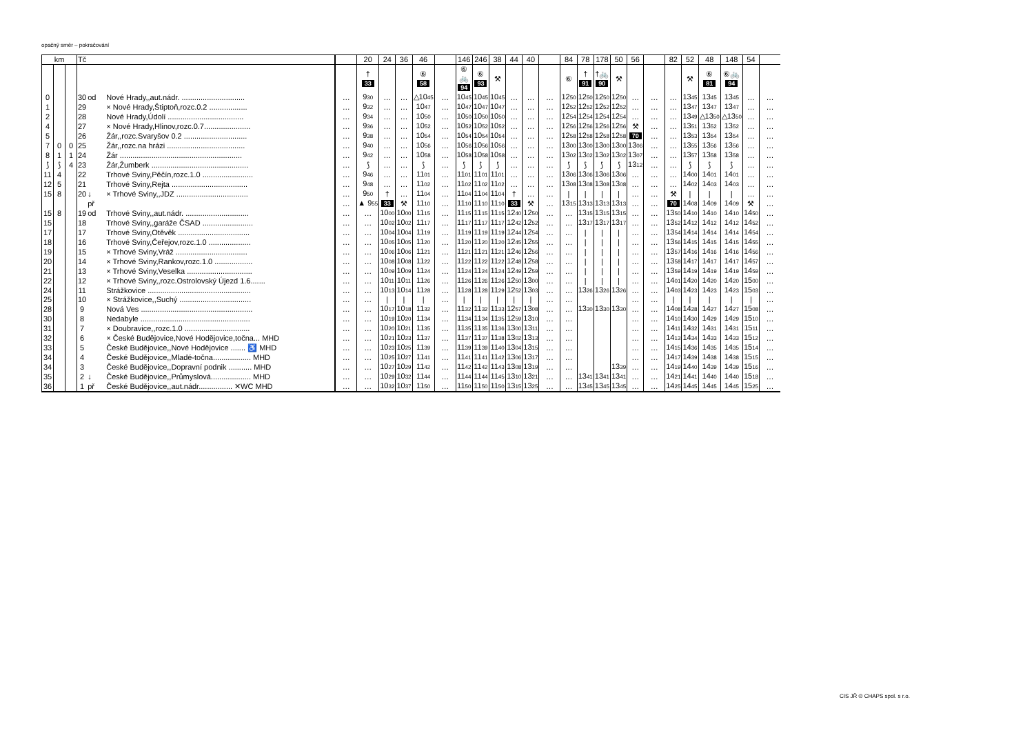opačný směr – pokračování
| km | | | Tč | | | | 20 | 24 | 36 | 46 | | 146 | 246 | 38 | 44 | 40 | | 84 | 78 | 178 | 50 | 56 | | 82 | 52 | 48 | 148 | 54 | |
| --- | --- | --- | --- | --- | --- | --- | --- | --- | --- | --- | --- | --- | --- | --- | --- | --- | --- | --- | --- | --- | --- | --- | --- | --- | --- | --- | --- | --- | --- |
| | | | | | | | † 33 | | | ⑥ 58 | | ⑥ 🚲 94 | ⑥ 93 | ⚒ | | | | ⑥ | † 91 | †🚲 90 | ⚒ | | | | ⚒ | ⑥ 81 | ⑥🚲 94 | | |
| 0 | | | 30 | od | Nové Hrady,,aut.nádr. .............................. | … | 9 30 | … | … | △10 45 | … | 10 45 | 10 45 | 10 45 | … | … | … | 12 50 | 12 50 | 12 50 | 12 50 | … | … | … | 13 45 | 13 45 | 13 45 | … | … |
| 1 | | | 29 | | × Nové Hrady,Štiptoň,rozc.0.2 .................. | … | 9 32 | … | … | 10 47 | … | 10 47 | 10 47 | 10 47 | … | … | … | 12 52 | 12 52 | 12 52 | 12 52 | … | … | … | 13 47 | 13 47 | 13 47 | … | … |
| 2 | | | 28 | | Nové Hrady,Údolí .................................... | … | 9 34 | … | … | 10 50 | … | 10 50 | 10 50 | 10 50 | … | … | … | 12 54 | 12 54 | 12 54 | 12 54 | … | … | … | 13 49 | △13 50 | △13 50 | … | … |
| 4 | | | 27 | | × Nové Hrady,Hlinov,rozc.0.7...................... | … | 9 36 | … | … | 10 52 | … | 10 52 | 10 52 | 10 52 | … | … | … | 12 56 | 12 56 | 12 56 | 12 56 | ⚒ | … | … | 13 51 | 13 52 | 13 52 | … | … |
| 5 | | | 26 | | Žár,,rozc.Svaryšov 0.2 .............................. | … | 9 38 | … | … | 10 54 | … | 10 54 | 10 54 | 10 54 | … | … | … | 12 58 | 12 58 | 12 58 | 12 58 | 70 | … | … | 13 53 | 13 54 | 13 54 | … | … |
| 7 | 0 | 0 | 25 | | Žár,,rozc.na hrázi ..................................... | … | 9 40 | … | … | 10 56 | … | 10 56 | 10 56 | 10 56 | … | … | … | 13 00 | 13 00 | 13 00 | 13 00 | 13 06 | … | … | 13 55 | 13 56 | 13 56 | … | … |
| 8 | 1 | 1 | 24 | | Žár .......................................................... | … | 9 42 | … | … | 10 58 | … | 10 58 | 10 58 | 10 58 | … | … | … | 13 02 | 13 02 | 13 02 | 13 02 | 13 07 | … | … | 13 57 | 13 58 | 13 58 | … | … |
| ⟆ | ⟆ | 4 | 23 | | Žár,Žumberk .............................................. | … | ⟆ | … | … | ⟆ | … | ⟆ | ⟆ | ⟆ | … | … | … | ⟆ | ⟆ | ⟆ | ⟆ | 13 12 | … | … | ⟆ | ⟆ | ⟆ | … | … |
| 11 | 4 | | 22 | | Trhové Sviny,Pěčín,rozc.1.0 ........................ | … | 9 46 | … | … | 11 01 | … | 11 01 | 11 01 | 11 01 | … | … | … | 13 06 | 13 06 | 13 06 | 13 06 | … | … | … | 14 00 | 14 01 | 14 01 | … | … |
| 12 | 5 | | 21 | | Trhové Sviny,Rejta .................................... | … | 9 48 | … | … | 11 02 | … | 11 02 | 11 02 | 11 02 | … | … | … | 13 08 | 13 08 | 13 08 | 13 08 | … | … | … | 14 02 | 14 03 | 14 03 | … | … |
| 15 | 8 | | 20 | ↓ | × Trhové Sviny,,JDZ .................................. | … | 9 50 | † | … | 11 04 | … | 11 04 | 11 04 | 11 04 | † | … | … | / | / | / | / | … | … | ⚒ | / | / | / | … | … |
| | | | | př | | … | ▲ 9 55 | 33 | ⚒ | 11 10 | … | 11 10 | 11 10 | 11 10 | 33 | ⚒ | … | 13 15 | 13 13 | 13 13 | 13 13 | … | … | 70 | 14 08 | 14 09 | 14 09 | ⚒ | … |
| 15 | 8 | | 19 | od | Trhové Sviny,,aut.nádr. .............................. | … | … | 10 00 | 10 00 | 11 15 | … | 11 15 | 11 15 | 11 15 | 12 40 | 12 50 | … | … | 13 15 | 13 15 | 13 15 | … | … | 13 50 | 14 10 | 14 10 | 14 10 | 14 50 | … |
| 15 | | | 18 | | Trhové Sviny,,garáže ČSAD ........................ | … | … | 10 02 | 10 02 | 11 17 | … | 11 17 | 11 17 | 11 17 | 12 42 | 12 52 | … | … | 13 17 | 13 17 | 13 17 | … | … | 13 52 | 14 12 | 14 12 | 14 12 | 14 52 | … |
| 17 | | | 17 | | Trhové Sviny,Otěvěk .................................. | … | … | 10 04 | 10 04 | 11 19 | … | 11 19 | 11 19 | 11 19 | 12 44 | 12 54 | … | … | / | / | / | … | … | 13 54 | 14 14 | 14 14 | 14 14 | 14 54 | … |
| 18 | | | 16 | | Trhové Sviny,Čeřejov,rozc.1.0 .................... | … | … | 10 05 | 10 05 | 11 20 | … | 11 20 | 11 20 | 11 20 | 12 45 | 12 55 | … | … | / | / | / | … | … | 13 56 | 14 15 | 14 15 | 14 15 | 14 55 | … |
| 19 | | | 15 | | × Trhové Sviny,Vráž .................................. | … | … | 10 06 | 10 06 | 11 21 | … | 11 21 | 11 21 | 11 21 | 12 46 | 12 56 | … | … | / | / | / | … | … | 13 57 | 14 16 | 14 16 | 14 16 | 14 56 | … |
| 20 | | | 14 | | × Trhové Sviny,Rankov,rozc.1.0 .................. | … | … | 10 08 | 10 08 | 11 22 | … | 11 22 | 11 22 | 11 22 | 12 48 | 12 58 | … | … | / | / | / | … | … | 13 58 | 14 17 | 14 17 | 14 17 | 14 57 | … |
| 21 | | | 13 | | × Trhové Sviny,Veselka ............................... | … | … | 10 09 | 10 09 | 11 24 | … | 11 24 | 11 24 | 11 24 | 12 49 | 12 59 | … | … | / | / | / | … | … | 13 59 | 14 19 | 14 19 | 14 19 | 14 59 | … |
| 22 | | | 12 | | × Trhové Sviny,,rozc.Ostrolovský Újezd 1.6....... | … | … | 10 11 | 10 11 | 11 26 | … | 11 26 | 11 26 | 11 26 | 12 50 | 13 00 | … | … | / | / | / | … | … | 14 01 | 14 20 | 14 20 | 14 20 | 15 00 | … |
| 24 | | | 11 | | Strážkovice ................................................. | … | … | 10 13 | 10 14 | 11 28 | … | 11 28 | 11 28 | 11 29 | 12 52 | 13 03 | … | … | 13 26 | 13 26 | 13 26 | … | … | 14 03 | 14 23 | 14 23 | 14 23 | 15 03 | … |
| 25 | | | 10 | | × Strážkovice,,Suchý .................................. | … | … | / | / | / | … | / | / | / | / | / | … | … | | | | … | … | / | / | / | / | / | … |
| 28 | | | 9 | | Nová Ves ..................................................... | … | … | 10 17 | 10 18 | 11 32 | … | 11 32 | 11 32 | 11 33 | 12 57 | 13 08 | … | … | 13 30 | 13 30 | 13 30 | … | … | 14 08 | 14 28 | 14 27 | 14 27 | 15 08 | … |
| 30 | | | 8 | | Nedabyle .................................................... | … | … | 10 19 | 10 20 | 11 34 | … | 11 34 | 11 34 | 11 35 | 12 59 | 13 10 | … | … | | | | … | … | 14 10 | 14 30 | 14 29 | 14 29 | 15 10 | … |
| 31 | | | 7 | | × Doubravice,,rozc.1.0 ............................... | … | … | 10 20 | 10 21 | 11 35 | … | 11 35 | 11 35 | 11 36 | 13 00 | 13 11 | … | … | | | | … | … | 14 11 | 14 32 | 14 31 | 14 31 | 15 11 | … |
| 32 | | | 6 | | × České Budějovice,Nové Hodějovice,točna... MHD | … | … | 10 21 | 10 23 | 11 37 | … | 11 37 | 11 37 | 11 38 | 13 02 | 13 13 | … | … | | | | … | … | 14 13 | 14 34 | 14 33 | 14 33 | 15 12 | … |
| 33 | | | 5 | | České Budějovice,,Nové Hodějovice ....... ♿ MHD | … | … | 10 23 | 10 25 | 11 39 | … | 11 39 | 11 39 | 11 40 | 13 04 | 13 15 | … | … | | | | … | … | 14 15 | 14 36 | 14 35 | 14 35 | 15 14 | … |
| 34 | | | 4 | | České Budějovice,,Mladé-točna.................. MHD | … | … | 10 25 | 10 27 | 11 41 | … | 11 41 | 11 41 | 11 42 | 13 06 | 13 17 | … | … | | | | … | … | 14 17 | 14 39 | 14 38 | 14 38 | 15 15 | … |
| 34 | | | 3 | | České Budějovice,,Dopravní podnik ........... MHD | … | … | 10 27 | 10 29 | 11 42 | … | 11 42 | 11 42 | 11 43 | 13 08 | 13 19 | … | … | | | 13 39 | … | … | 14 19 | 14 40 | 14 39 | 14 39 | 15 16 | … |
| 35 | | | 2 | ↓ | České Budějovice,,Průmyslová................... MHD | … | … | 10 29 | 10 32 | 11 44 | … | 11 44 | 11 44 | 11 45 | 13 10 | 13 21 | … | … | 13 41 | 13 41 | 13 41 | … | … | 14 21 | 14 41 | 14 40 | 14 40 | 15 18 | … |
| 36 | | | 1 | př | České Budějovice,,aut.nádr................ ✕WC MHD | … | … | 10 32 | 10 37 | 11 50 | … | 11 50 | 11 50 | 11 50 | 13 15 | 13 25 | … | … | 13 45 | 13 45 | 13 45 | … | … | 14 25 | 14 45 | 14 45 | 14 45 | 15 25 | … |
CIS JŘ © CHAPS spol. s r.o.